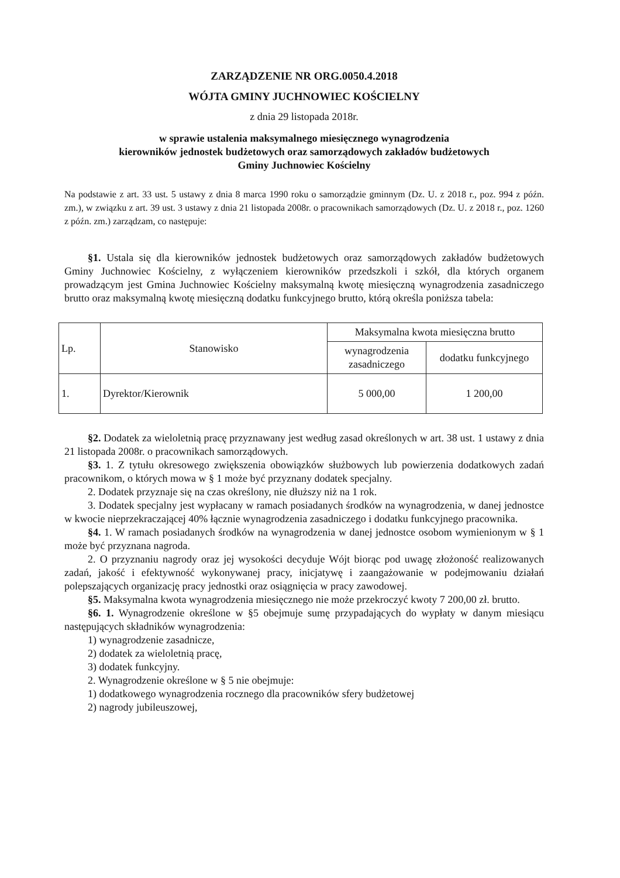ZARZĄDZENIE NR ORG.0050.4.2018
WÓJTA GMINY JUCHNOWIEC KOŚCIELNY
z dnia 29 listopada 2018r.
w sprawie ustalenia maksymalnego miesięcznego wynagrodzenia
kierowników jednostek budżetowych oraz samorządowych zakładów budżetowych
Gminy Juchnowiec Kościelny
Na podstawie z art. 33 ust. 5 ustawy z dnia 8 marca 1990 roku o samorządzie gminnym (Dz. U. z 2018 r., poz. 994 z późn. zm.), w związku z art. 39 ust. 3 ustawy z dnia 21 listopada 2008r. o pracownikach samorządowych (Dz. U. z 2018 r., poz. 1260 z późn. zm.) zarządzam, co następuje:
§1. Ustala się dla kierowników jednostek budżetowych oraz samorządowych zakładów budżetowych Gminy Juchnowiec Kościelny, z wyłączeniem kierowników przedszkoli i szkół, dla których organem prowadzącym jest Gmina Juchnowiec Kościelny maksymalną kwotę miesięczną wynagrodzenia zasadniczego brutto oraz maksymalną kwotę miesięczną dodatku funkcyjnego brutto, którą określa poniższa tabela:
| Lp. | Stanowisko | Maksymalna kwota miesięczna brutto | |
| --- | --- | --- | --- |
| | | wynagrodzenia zasadniczego | dodatku funkcyjnego |
| 1. | Dyrektor/Kierownik | 5 000,00 | 1 200,00 |
§2. Dodatek za wieloletnią pracę przyznawany jest według zasad określonych w art. 38 ust. 1 ustawy z dnia 21 listopada 2008r. o pracownikach samorządowych.
§3. 1. Z tytułu okresowego zwiększenia obowiązków służbowych lub powierzenia dodatkowych zadań pracownikom, o których mowa w § 1 może być przyznany dodatek specjalny.
2. Dodatek przyznaje się na czas określony, nie dłuższy niż na 1 rok.
3. Dodatek specjalny jest wypłacany w ramach posiadanych środków na wynagrodzenia, w danej jednostce w kwocie nieprzekraczającej 40% łącznie wynagrodzenia zasadniczego i dodatku funkcyjnego pracownika.
§4. 1. W ramach posiadanych środków na wynagrodzenia w danej jednostce osobom wymienionym w § 1 może być przyznana nagroda.
2. O przyznaniu nagrody oraz jej wysokości decyduje Wójt biorąc pod uwagę złożoność realizowanych zadań, jakość i efektywność wykonywanej pracy, inicjatywę i zaangażowanie w podejmowaniu działań polepszających organizację pracy jednostki oraz osiągnięcia w pracy zawodowej.
§5. Maksymalna kwota wynagrodzenia miesięcznego nie może przekroczyć kwoty 7 200,00 zł. brutto.
§6. 1. Wynagrodzenie określone w §5 obejmuje sumę przypadających do wypłaty w danym miesiącu następujących składników wynagrodzenia:
1) wynagrodzenie zasadnicze,
2) dodatek za wieloletnią pracę,
3) dodatek funkcyjny.
2. Wynagrodzenie określone w § 5 nie obejmuje:
1) dodatkowego wynagrodzenia rocznego dla pracowników sfery budżetowej
2) nagrody jubileuszowej,